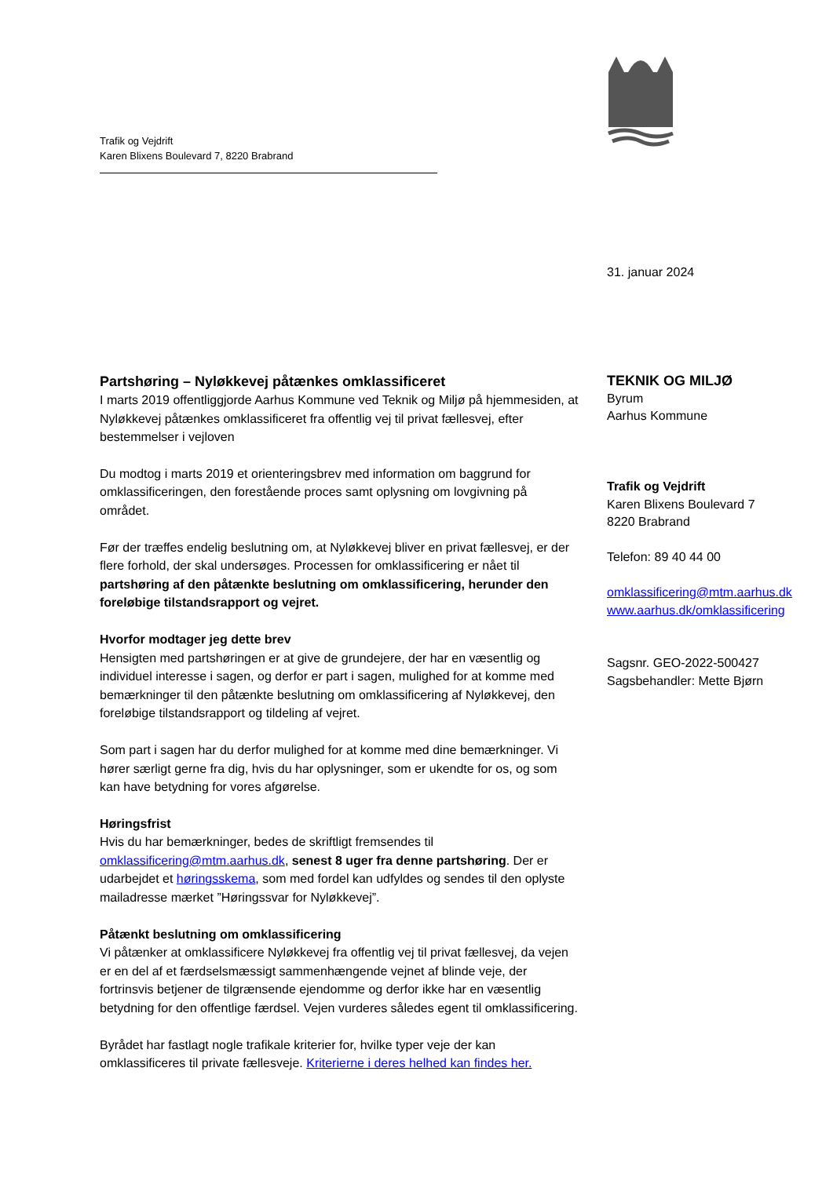Trafik og Vejdrift
Karen Blixens Boulevard 7, 8220 Brabrand
31. januar 2024
Partshøring – Nyløkkevej påtænkes omklassificeret
I marts 2019 offentliggjorde Aarhus Kommune ved Teknik og Miljø på hjemmesiden, at Nyløkkevej påtænkes omklassificeret fra offentlig vej til privat fællesvej, efter bestemmelser i vejloven
Du modtog i marts 2019 et orienteringsbrev med information om baggrund for omklassificeringen, den forestående proces samt oplysning om lovgivning på området.
Før der træffes endelig beslutning om, at Nyløkkevej bliver en privat fællesvej, er der flere forhold, der skal undersøges. Processen for omklassificering er nået til partshøring af den påtænkte beslutning om omklassificering, herunder den foreløbige tilstandsrapport og vejret.
Hvorfor modtager jeg dette brev
Hensigten med partshøringen er at give de grundejere, der har en væsentlig og individuel interesse i sagen, og derfor er part i sagen, mulighed for at komme med bemærkninger til den påtænkte beslutning om omklassificering af Nyløkkevej, den foreløbige tilstandsrapport og tildeling af vejret.
Som part i sagen har du derfor mulighed for at komme med dine bemærkninger. Vi hører særligt gerne fra dig, hvis du har oplysninger, som er ukendte for os, og som kan have betydning for vores afgørelse.
Høringsfrist
Hvis du har bemærkninger, bedes de skriftligt fremsendes til omklassificering@mtm.aarhus.dk, senest 8 uger fra denne partshøring. Der er udarbejdet et høringsskema, som med fordel kan udfyldes og sendes til den oplyste mailadresse mærket ”Høringssvar for Nyløkkevej”.
Påtænkt beslutning om omklassificering
Vi påtænker at omklassificere Nyløkkevej fra offentlig vej til privat fællesvej, da vejen er en del af et færdselsmæssigt sammenhængende vejnet af blinde veje, der fortrinsvis betjener de tilgrænsende ejendomme og derfor ikke har en væsentlig betydning for den offentlige færdsel. Vejen vurderes således egent til omklassificering.
Byrådet har fastlagt nogle trafikale kriterier for, hvilke typer veje der kan omklassificeres til private fællesveje. Kriterierne i deres helhed kan findes her.
TEKNIK OG MILJØ
Byrum
Aarhus Kommune
Trafik og Vejdrift
Karen Blixens Boulevard 7
8220 Brabrand
Telefon: 89 40 44 00
omklassificering@mtm.aarhus.dk
www.aarhus.dk/omklassificering
Sagsnr. GEO-2022-500427
Sagsbehandler: Mette Bjørn